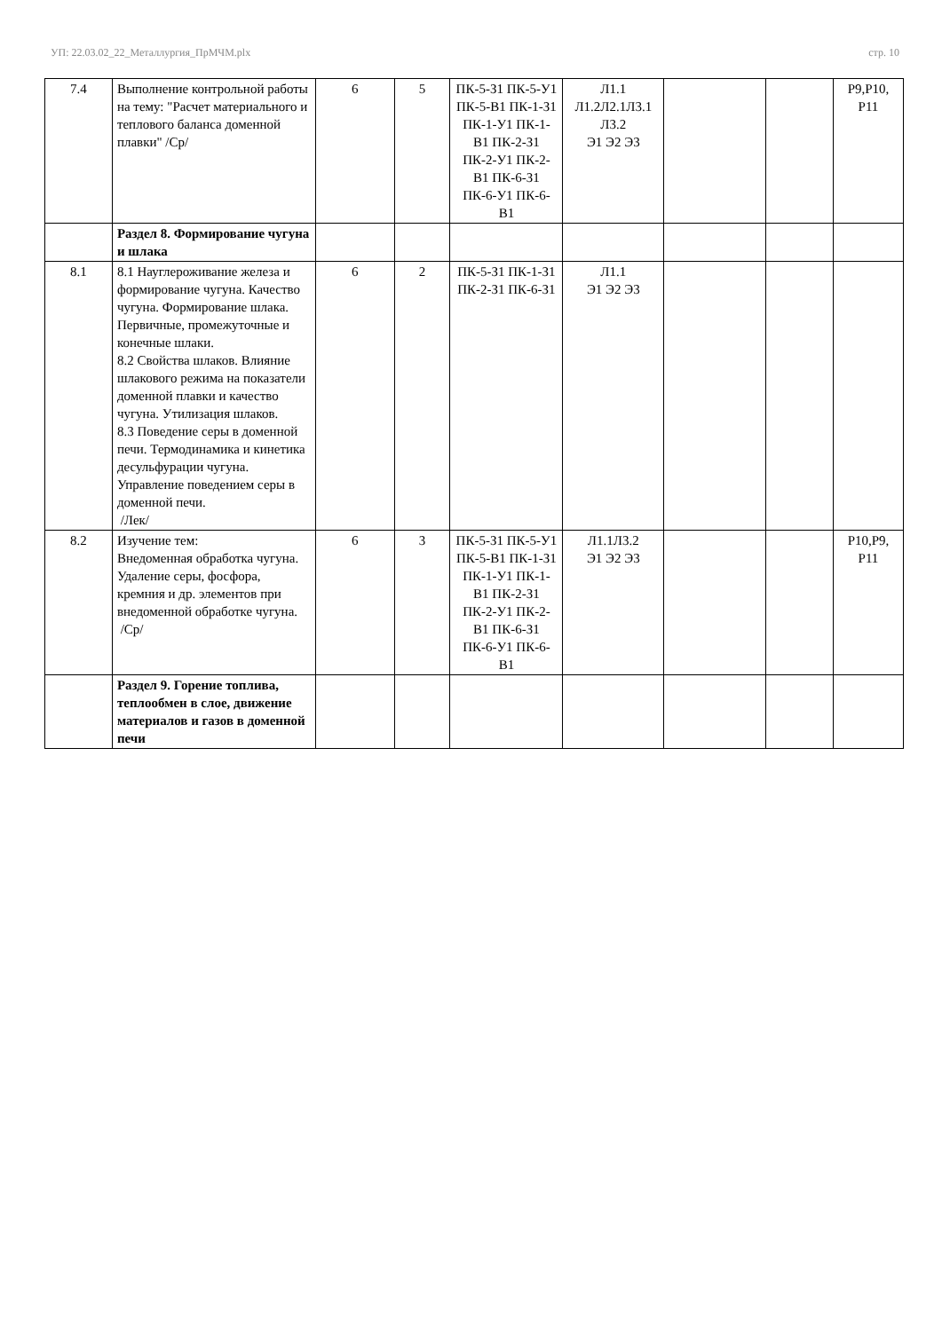УП: 22.03.02_22_Металлургия_ПрМЧМ.plx стр. 10
| 7.4 | Выполнение контрольной работы на тему: "Расчет материального и теплового баланса доменной плавки" /Ср/ | 6 | 5 | ПК-5-З1 ПК-5-У1 ПК-5-В1 ПК-1-З1 ПК-1-У1 ПК-1-В1 ПК-2-З1 ПК-2-У1 ПК-2-В1 ПК-6-З1 ПК-6-У1 ПК-6-В1 | Л1.1 Л1.2Л2.1Л3.1 Л3.2 Э1 Э2 Э3 | | | Р9,Р10, Р11 |
| | Раздел 8. Формирование чугуна и шлака | | | | | | | |
| 8.1 | 8.1 Науглероживание железа и формирование чугуна. Качество чугуна. Формирование шлака. Первичные, промежуточные и конечные шлаки. 8.2 Свойства шлаков. Влияние шлакового режима на показатели доменной плавки и качество чугуна. Утилизация шлаков. 8.3 Поведение серы в доменной печи. Термодинамика и кинетика десульфурации чугуна. Управление поведением серы в доменной печи. /Лек/ | 6 | 2 | ПК-5-З1 ПК-1-З1 ПК-2-З1 ПК-6-З1 | Л1.1 Э1 Э2 Э3 | | | |
| 8.2 | Изучение тем: Внедоменная обработка чугуна. Удаление серы, фосфора, кремния и др. элементов при внедоменной обработке чугуна. /Ср/ | 6 | 3 | ПК-5-З1 ПК-5-У1 ПК-5-В1 ПК-1-З1 ПК-1-У1 ПК-1-В1 ПК-2-З1 ПК-2-У1 ПК-2-В1 ПК-6-З1 ПК-6-У1 ПК-6-В1 | Л1.1Л3.2 Э1 Э2 Э3 | | | Р10,Р9, Р11 |
| | Раздел 9. Горение топлива, теплообмен в слое, движение материалов и газов в доменной печи | | | | | | | |